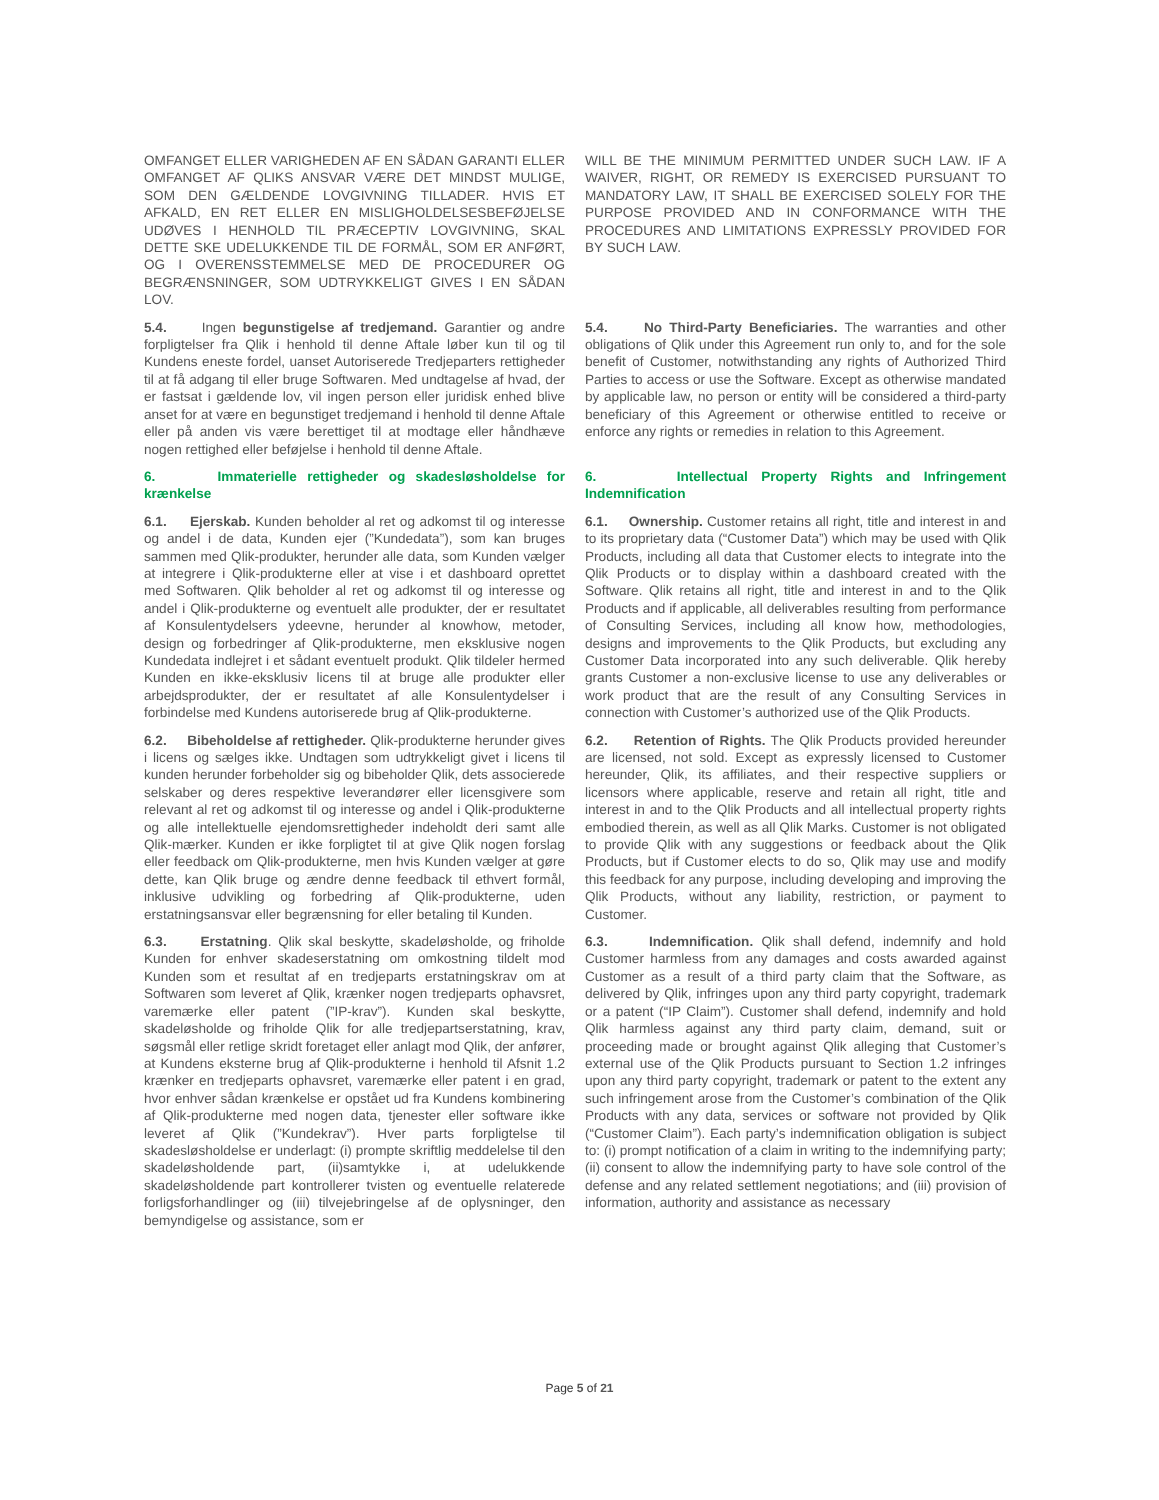| OMFANGET ELLER VARIGHEDEN AF EN SÅDAN GARANTI ELLER OMFANGET AF QLIKS ANSVAR VÆRE DET MINDST MULIGE, SOM DEN GÆLDENDE LOVGIVNING TILLADER. HVIS ET AFKALD, EN RET ELLER EN MISLIGHOLDELSESBEFØJELSE UDØVES I HENHOLD TIL PRÆCEPTIV LOVGIVNING, SKAL DETTE SKE UDELUKKENDE TIL DE FORMÅL, SOM ER ANFØRT, OG I OVERENSSTEMMELSE MED DE PROCEDURER OG BEGRÆNSNINGER, SOM UDTRYKKELIGT GIVES I EN SÅDAN LOV. | WILL BE THE MINIMUM PERMITTED UNDER SUCH LAW. IF A WAIVER, RIGHT, OR REMEDY IS EXERCISED PURSUANT TO MANDATORY LAW, IT SHALL BE EXERCISED SOLELY FOR THE PURPOSE PROVIDED AND IN CONFORMANCE WITH THE PROCEDURES AND LIMITATIONS EXPRESSLY PROVIDED FOR BY SUCH LAW. |
| 5.4. Ingen begunstigelse af tredjemand. Garantier og andre forpligtelser fra Qlik i henhold til denne Aftale løber kun til og til Kundens eneste fordel, uanset Autoriserede Tredjeparters rettigheder til at få adgang til eller bruge Softwaren. Med undtagelse af hvad, der er fastsat i gældende lov, vil ingen person eller juridisk enhed blive anset for at være en begunstiget tredjemand i henhold til denne Aftale eller på anden vis være berettiget til at modtage eller håndhæve nogen rettighed eller beføjelse i henhold til denne Aftale. | 5.4. No Third-Party Beneficiaries. The warranties and other obligations of Qlik under this Agreement run only to, and for the sole benefit of Customer, notwithstanding any rights of Authorized Third Parties to access or use the Software. Except as otherwise mandated by applicable law, no person or entity will be considered a third-party beneficiary of this Agreement or otherwise entitled to receive or enforce any rights or remedies in relation to this Agreement. |
| 6. Immaterielle rettigheder og skadesløsholdelse for krænkelse | 6. Intellectual Property Rights and Infringement Indemnification |
| 6.1. Ejerskab. Kunden beholder al ret og adkomst til og interesse og andel i de data, Kunden ejer (”Kundedata”), som kan bruges sammen med Qlik-produkter, herunder alle data, som Kunden vælger at integrere i Qlik-produkterne eller at vise i et dashboard oprettet med Softwaren. Qlik beholder al ret og adkomst til og interesse og andel i Qlik-produkterne og eventuelt alle produkter, der er resultatet af Konsulentydelsers ydeevne, herunder al knowhow, metoder, design og forbedringer af Qlik-produkterne, men eksklusive nogen Kundedata indlejret i et sådant eventuelt produkt. Qlik tildeler hermed Kunden en ikke-eksklusiv licens til at bruge alle produkter eller arbejdsprodukter, der er resultatet af alle Konsulentydelser i forbindelse med Kundens autoriserede brug af Qlik-produkterne. | 6.1. Ownership. Customer retains all right, title and interest in and to its proprietary data (“Customer Data”) which may be used with Qlik Products, including all data that Customer elects to integrate into the Qlik Products or to display within a dashboard created with the Software. Qlik retains all right, title and interest in and to the Qlik Products and if applicable, all deliverables resulting from performance of Consulting Services, including all know how, methodologies, designs and improvements to the Qlik Products, but excluding any Customer Data incorporated into any such deliverable. Qlik hereby grants Customer a non-exclusive license to use any deliverables or work product that are the result of any Consulting Services in connection with Customer’s authorized use of the Qlik Products. |
| 6.2. Bibeholdelse af rettigheder. Qlik-produkterne herunder gives i licens og sælges ikke. Undtagen som udtrykkeligt givet i licens til kunden herunder forbeholder sig og bibeholder Qlik, dets associerede selskaber og deres respektive leverandører eller licensgivere som relevant al ret og adkomst til og interesse og andel i Qlik-produkterne og alle intellektuelle ejendomsrettigheder indeholdt deri samt alle Qlik-mærker. Kunden er ikke forpligtet til at give Qlik nogen forslag eller feedback om Qlik-produkterne, men hvis Kunden vælger at gøre dette, kan Qlik bruge og ændre denne feedback til ethvert formål, inklusive udvikling og forbedring af Qlik-produkterne, uden erstatningsansvar eller begrænsning for eller betaling til Kunden. | 6.2. Retention of Rights. The Qlik Products provided hereunder are licensed, not sold. Except as expressly licensed to Customer hereunder, Qlik, its affiliates, and their respective suppliers or licensors where applicable, reserve and retain all right, title and interest in and to the Qlik Products and all intellectual property rights embodied therein, as well as all Qlik Marks. Customer is not obligated to provide Qlik with any suggestions or feedback about the Qlik Products, but if Customer elects to do so, Qlik may use and modify this feedback for any purpose, including developing and improving the Qlik Products, without any liability, restriction, or payment to Customer. |
| 6.3. Erstatning . Qlik skal beskytte, skadeløsholde, og friholde Kunden for enhver skadeserstatning om omkostning tildelt mod Kunden som et resultat af en tredjeparts erstatningskrav om at Softwaren som leveret af Qlik, krænker nogen tredjeparts ophavsret, varemærke eller patent (”IP-krav”). Kunden skal beskytte, skadeløsholde og friholde Qlik for alle tredjepartserstatning, krav, søgsmål eller retlige skridt foretaget eller anlagt mod Qlik, der anfører, at Kundens eksterne brug af Qlik-produkterne i henhold til Afsnit 1.2 krænker en tredjeparts ophavsret, varemærke eller patent i en grad, hvor enhver sådan krænkelse er opstået ud fra Kundens kombinering af Qlik-produkterne med nogen data, tjenester eller software ikke leveret af Qlik (”Kundekrav”). Hver parts forpligtelse til skadesløsholdelse er underlagt: (i) prompte skriftlig meddelelse til den skadeløsholdende part, (ii)samtykke i, at udelukkende skadeløsholdende part kontrollerer tvisten og eventuelle relaterede forligsforhandlinger og (iii) tilvejebringelse af de oplysninger, den bemyndigelse og assistance, som er | 6.3. Indemnification. Qlik shall defend, indemnify and hold Customer harmless from any damages and costs awarded against Customer as a result of a third party claim that the Software, as delivered by Qlik, infringes upon any third party copyright, trademark or a patent (“IP Claim”). Customer shall defend, indemnify and hold Qlik harmless against any third party claim, demand, suit or proceeding made or brought against Qlik alleging that Customer’s external use of the Qlik Products pursuant to Section 1.2 infringes upon any third party copyright, trademark or patent to the extent any such infringement arose from the Customer’s combination of the Qlik Products with any data, services or software not provided by Qlik (“Customer Claim”). Each party’s indemnification obligation is subject to: (i) prompt notification of a claim in writing to the indemnifying party; (ii) consent to allow the indemnifying party to have sole control of the defense and any related settlement negotiations; and (iii) provision of information, authority and assistance as necessary |
Page 5 of 21